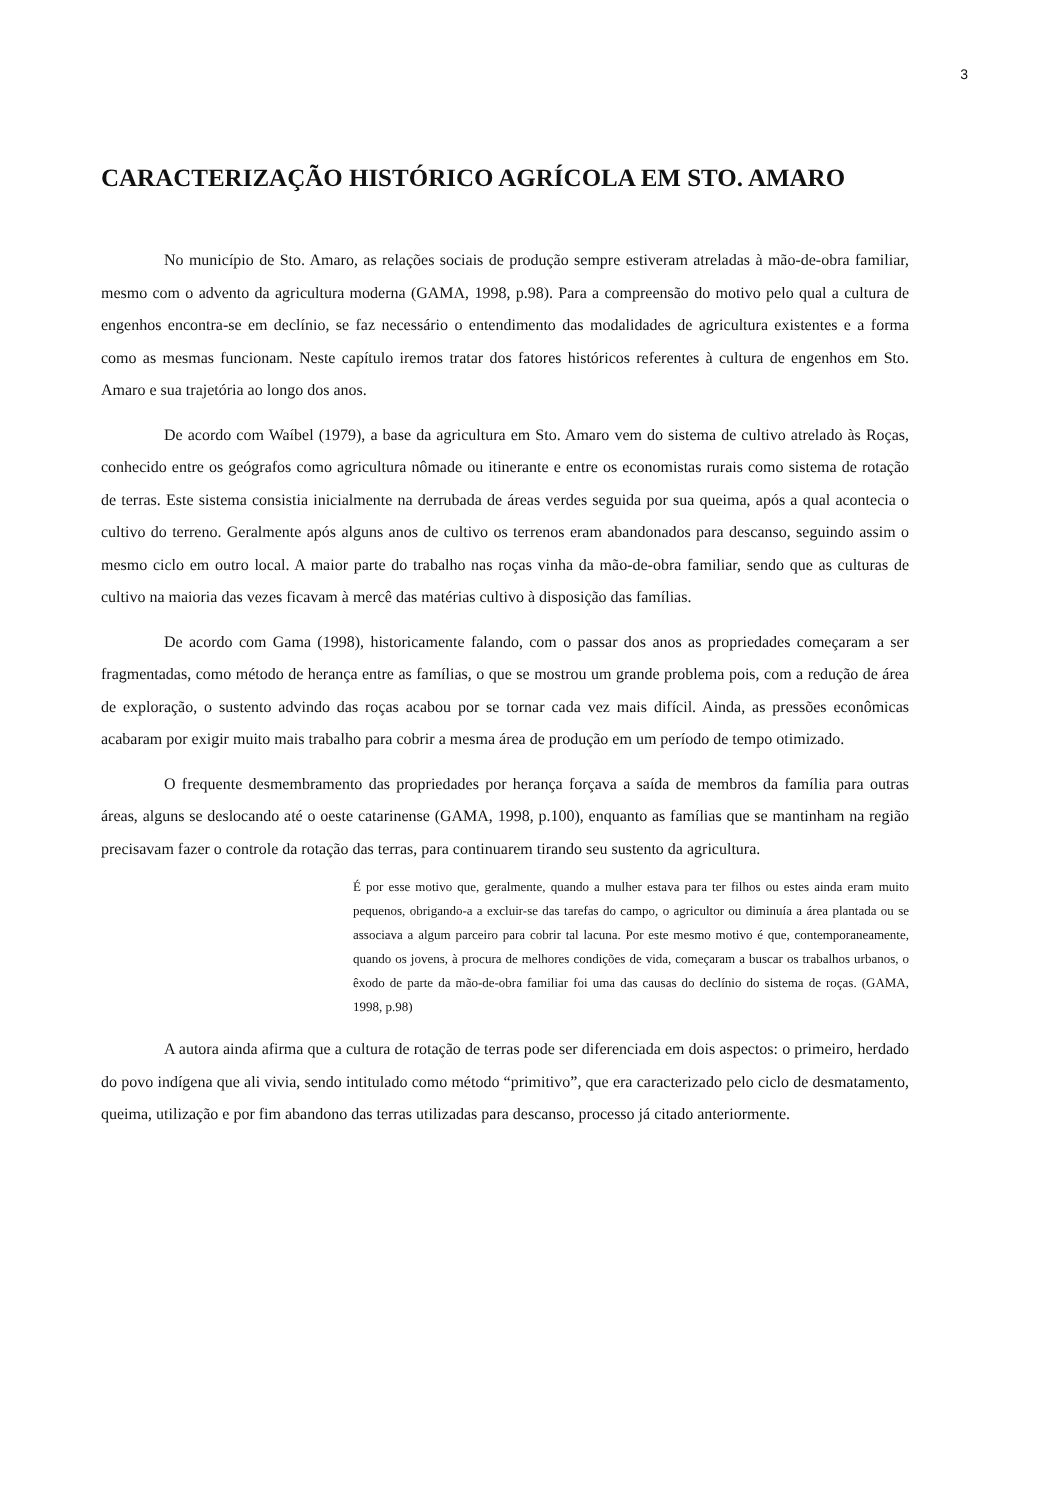3
CARACTERIZAÇÃO HISTÓRICO AGRÍCOLA EM STO. AMARO
No município de Sto. Amaro, as relações sociais de produção sempre estiveram atreladas à mão-de-obra familiar, mesmo com o advento da agricultura moderna (GAMA, 1998, p.98). Para a compreensão do motivo pelo qual a cultura de engenhos encontra-se em declínio, se faz necessário o entendimento das modalidades de agricultura existentes e a forma como as mesmas funcionam. Neste capítulo iremos tratar dos fatores históricos referentes à cultura de engenhos em Sto. Amaro e sua trajetória ao longo dos anos.
De acordo com Waíbel (1979), a base da agricultura em Sto. Amaro vem do sistema de cultivo atrelado às Roças, conhecido entre os geógrafos como agricultura nômade ou itinerante e entre os economistas rurais como sistema de rotação de terras. Este sistema consistia inicialmente na derrubada de áreas verdes seguida por sua queima, após a qual acontecia o cultivo do terreno. Geralmente após alguns anos de cultivo os terrenos eram abandonados para descanso, seguindo assim o mesmo ciclo em outro local. A maior parte do trabalho nas roças vinha da mão-de-obra familiar, sendo que as culturas de cultivo na maioria das vezes ficavam à mercê das matérias cultivo à disposição das famílias.
De acordo com Gama (1998), historicamente falando, com o passar dos anos as propriedades começaram a ser fragmentadas, como método de herança entre as famílias, o que se mostrou um grande problema pois, com a redução de área de exploração, o sustento advindo das roças acabou por se tornar cada vez mais difícil. Ainda, as pressões econômicas acabaram por exigir muito mais trabalho para cobrir a mesma área de produção em um período de tempo otimizado.
O frequente desmembramento das propriedades por herança forçava a saída de membros da família para outras áreas, alguns se deslocando até o oeste catarinense (GAMA, 1998, p.100), enquanto as famílias que se mantinham na região precisavam fazer o controle da rotação das terras, para continuarem tirando seu sustento da agricultura.
É por esse motivo que, geralmente, quando a mulher estava para ter filhos ou estes ainda eram muito pequenos, obrigando-a a excluir-se das tarefas do campo, o agricultor ou diminuía a área plantada ou se associava a algum parceiro para cobrir tal lacuna. Por este mesmo motivo é que, contemporaneamente, quando os jovens, à procura de melhores condições de vida, começaram a buscar os trabalhos urbanos, o êxodo de parte da mão-de-obra familiar foi uma das causas do declínio do sistema de roças. (GAMA, 1998, p.98)
A autora ainda afirma que a cultura de rotação de terras pode ser diferenciada em dois aspectos: o primeiro, herdado do povo indígena que ali vivia, sendo intitulado como método “primitivo”, que era caracterizado pelo ciclo de desmatamento, queima, utilização e por fim abandono das terras utilizadas para descanso, processo já citado anteriormente.